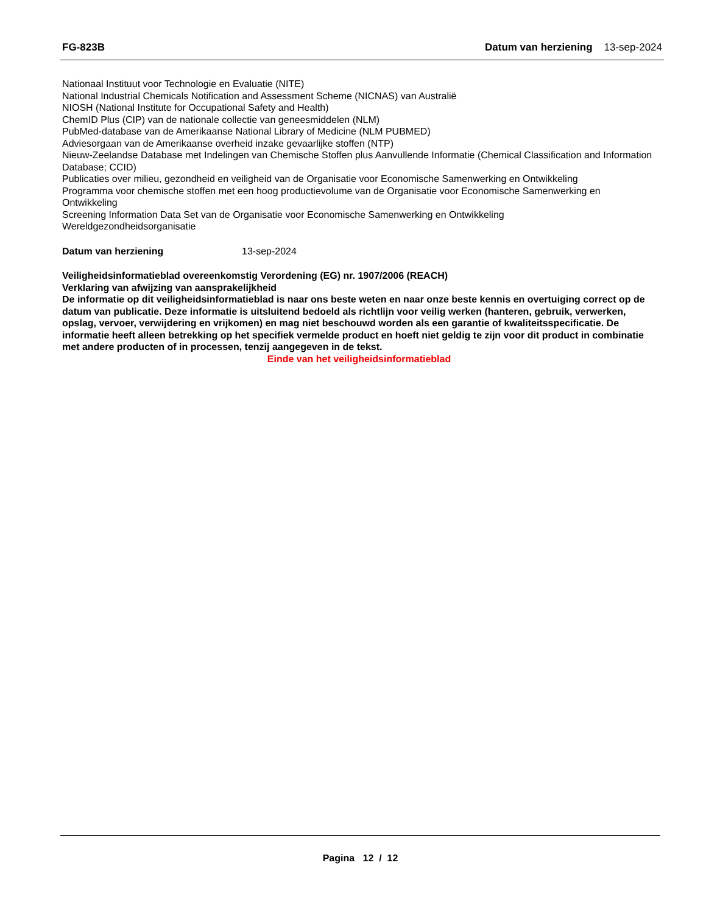FG-823B Datum van herziening 13-sep-2024
Nationaal Instituut voor Technologie en Evaluatie (NITE)
National Industrial Chemicals Notification and Assessment Scheme (NICNAS) van Australië
NIOSH (National Institute for Occupational Safety and Health)
ChemID Plus (CIP) van de nationale collectie van geneesmiddelen (NLM)
PubMed-database van de Amerikaanse National Library of Medicine (NLM PUBMED)
Adviesorgaan van de Amerikaanse overheid inzake gevaarlijke stoffen (NTP)
Nieuw-Zeelandse Database met Indelingen van Chemische Stoffen plus Aanvullende Informatie (Chemical Classification and Information Database; CCID)
Publicaties over milieu, gezondheid en veiligheid van de Organisatie voor Economische Samenwerking en Ontwikkeling
Programma voor chemische stoffen met een hoog productievolume van de Organisatie voor Economische Samenwerking en Ontwikkeling
Screening Information Data Set van de Organisatie voor Economische Samenwerking en Ontwikkeling
Wereldgezondheidsorganisatie
Datum van herziening 13-sep-2024
Veiligheidsinformatieblad overeenkomstig Verordening (EG) nr. 1907/2006 (REACH)
Verklaring van afwijzing van aansprakelijkheid
De informatie op dit veiligheidsinformatieblad is naar ons beste weten en naar onze beste kennis en overtuiging correct op de datum van publicatie. Deze informatie is uitsluitend bedoeld als richtlijn voor veilig werken (hanteren, gebruik, verwerken, opslag, vervoer, verwijdering en vrijkomen) en mag niet beschouwd worden als een garantie of kwaliteitsspecificatie. De informatie heeft alleen betrekking op het specifiek vermelde product en hoeft niet geldig te zijn voor dit product in combinatie met andere producten of in processen, tenzij aangegeven in de tekst.
Einde van het veiligheidsinformatieblad
Pagina 12 / 12